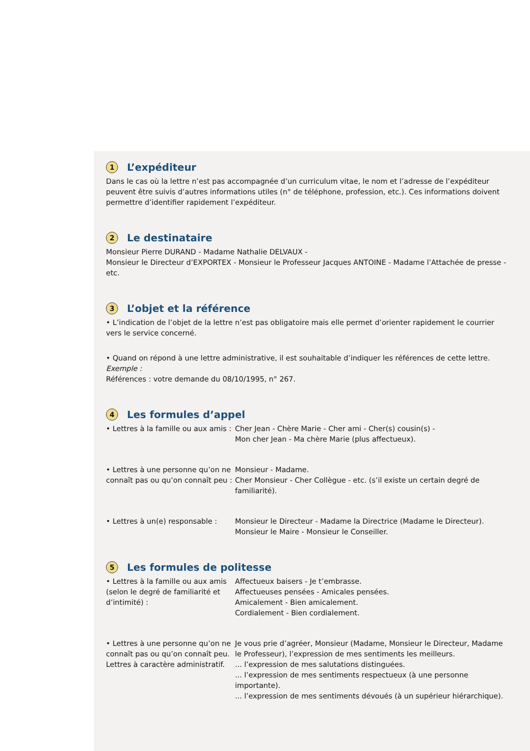1 L’expéditeur
Dans le cas où la lettre n’est pas accompagnée d’un curriculum vitae, le nom et l’adresse de l’expéditeur peuvent être suivis d’autres informations utiles (n° de téléphone, profession, etc.). Ces informations doivent permettre d’identifier rapidement l’expéditeur.
2 Le destinataire
Monsieur Pierre DURAND - Madame Nathalie DELVAUX -
Monsieur le Directeur d’EXPORTEX - Monsieur le Professeur Jacques ANTOINE - Madame l’Attachée de presse - etc.
3 L’objet et la référence
• L’indication de l’objet de la lettre n’est pas obligatoire mais elle permet d’orienter rapidement le courrier vers le service concerné.
• Quand on répond à une lettre administrative, il est souhaitable d’indiquer les références de cette lettre.
Exemple :
Références : votre demande du 08/10/1995, n° 267.
4 Les formules d’appel
• Lettres à la famille ou aux amis :
Cher Jean - Chère Marie - Cher ami - Cher(s) cousin(s) -
Mon cher Jean - Ma chère Marie (plus affectueux).
• Lettres à une personne qu’on ne connaît pas ou qu’on connaît peu :
Monsieur - Madame.
Cher Monsieur - Cher Collègue - etc. (s’il existe un certain degré de familiarité).
• Lettres à un(e) responsable :
Monsieur le Directeur - Madame la Directrice (Madame le Directeur).
Monsieur le Maire - Monsieur le Conseiller.
5 Les formules de politesse
• Lettres à la famille ou aux amis (selon le degré de familiarité et d’intimité) :
Affectueux baisers - Je t’embrasse.
Affectueuses pensées - Amicales pensées.
Amicalement - Bien amicalement.
Cordialement - Bien cordialement.
• Lettres à une personne qu’on ne connaît pas ou qu’on connaît peu. Lettres à caractère administratif.
Je vous prie d’agréer, Monsieur (Madame, Monsieur le Directeur, Madame le Professeur), l’expression de mes sentiments les meilleurs.
... l’expression de mes salutations distinguées.
... l’expression de mes sentiments respectueux (à une personne importante).
... l’expression de mes sentiments dévoués (à un supérieur hiérarchique).